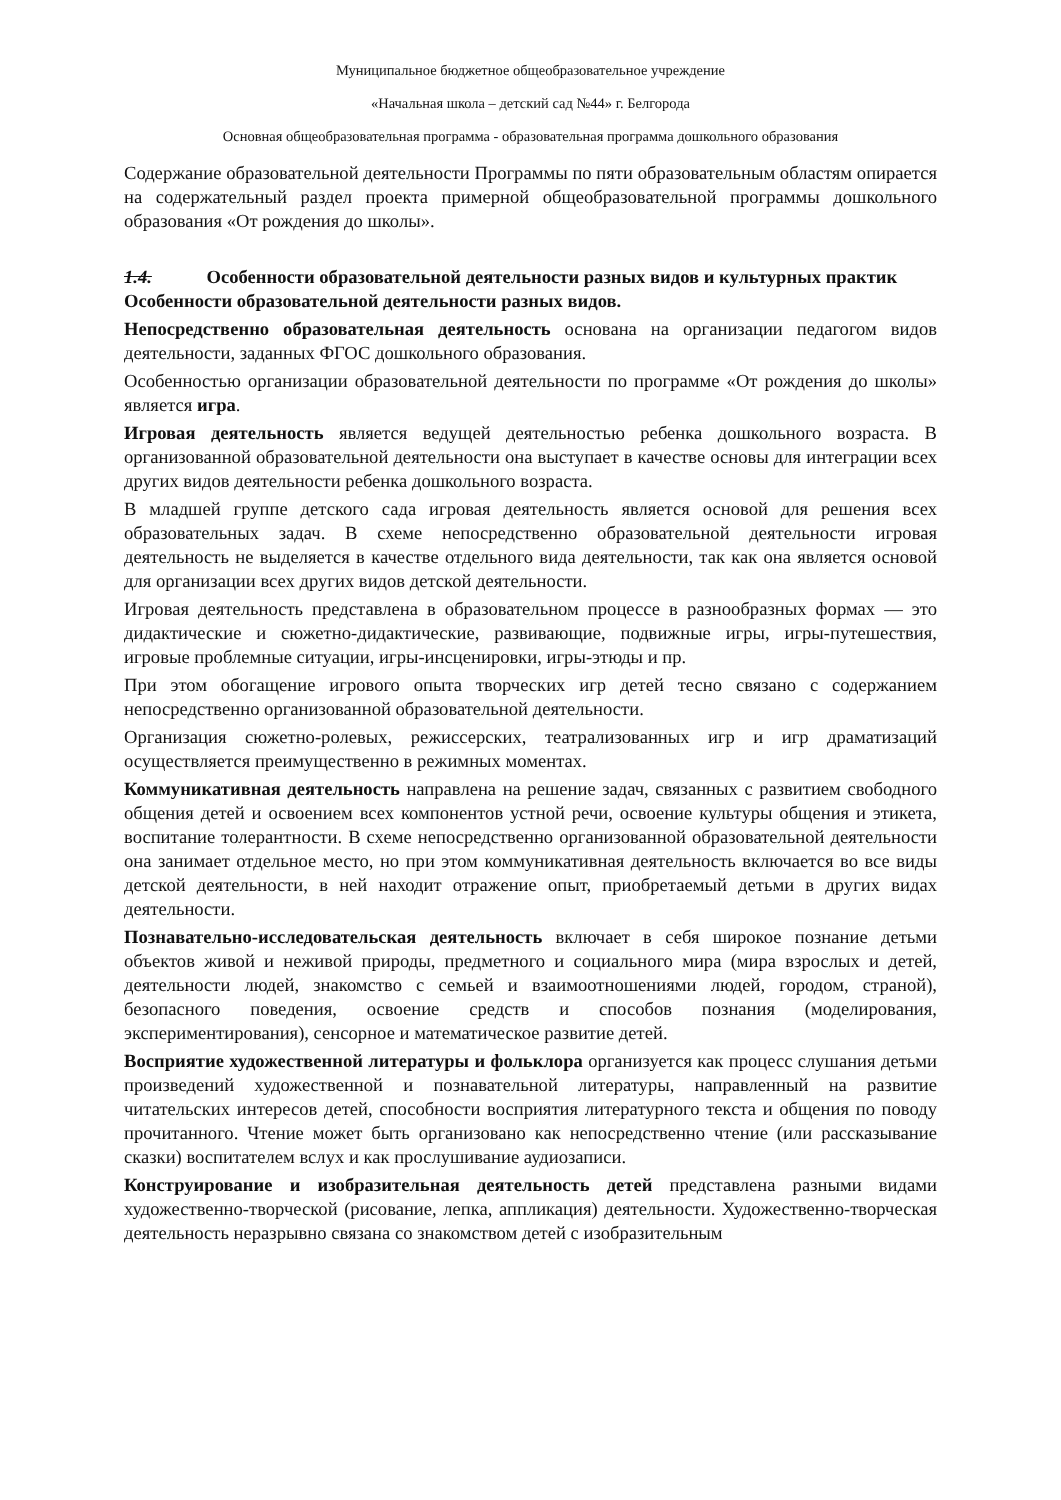Муниципальное бюджетное общеобразовательное учреждение
«Начальная школа – детский сад №44» г. Белгорода
Основная общеобразовательная программа - образовательная программа дошкольного образования
Содержание образовательной деятельности Программы по пяти образовательным областям опирается на содержательный раздел проекта примерной общеобразовательной программы дошкольного образования «От рождения до школы».
1.4. Особенности образовательной деятельности разных видов и культурных практик
Особенности образовательной деятельности разных видов.
Непосредственно образовательная деятельность основана на организации педагогом видов деятельности, заданных ФГОС дошкольного образования.
Особенностью организации образовательной деятельности по программе «От рождения до школы» является игра.
Игровая деятельность является ведущей деятельностью ребенка дошкольного возраста. В организованной образовательной деятельности она выступает в качестве основы для интеграции всех других видов деятельности ребенка дошкольного возраста.
В младшей группе детского сада игровая деятельность является основой для решения всех образовательных задач. В схеме непосредственно образовательной деятельности игровая деятельность не выделяется в качестве отдельного вида деятельности, так как она является основой для организации всех других видов детской деятельности.
Игровая деятельность представлена в образовательном процессе в разнообразных формах — это дидактические и сюжетно-дидактические, развивающие, подвижные игры, игры-путешествия, игровые проблемные ситуации, игры-инсценировки, игры-этюды и пр.
При этом обогащение игрового опыта творческих игр детей тесно связано с содержанием непосредственно организованной образовательной деятельности.
Организация сюжетно-ролевых, режиссерских, театрализованных игр и игр драматизаций осуществляется преимущественно в режимных моментах.
Коммуникативная деятельность направлена на решение задач, связанных с развитием свободного общения детей и освоением всех компонентов устной речи, освоение культуры общения и этикета, воспитание толерантности. В схеме непосредственно организованной образовательной деятельности она занимает отдельное место, но при этом коммуникативная деятельность включается во все виды детской деятельности, в ней находит отражение опыт, приобретаемый детьми в других видах деятельности.
Познавательно-исследовательская деятельность включает в себя широкое познание детьми объектов живой и неживой природы, предметного и социального мира (мира взрослых и детей, деятельности людей, знакомство с семьей и взаимоотношениями людей, городом, страной), безопасного поведения, освоение средств и способов познания (моделирования, экспериментирования), сенсорное и математическое развитие детей.
Восприятие художественной литературы и фольклора организуется как процесс слушания детьми произведений художественной и познавательной литературы, направленный на развитие читательских интересов детей, способности восприятия литературного текста и общения по поводу прочитанного. Чтение может быть организовано как непосредственно чтение (или рассказывание сказки) воспитателем вслух и как прослушивание аудиозаписи.
Конструирование и изобразительная деятельность детей представлена разными видами художественно-творческой (рисование, лепка, аппликация) деятельности. Художественно-творческая деятельность неразрывно связана со знакомством детей с изобразительным